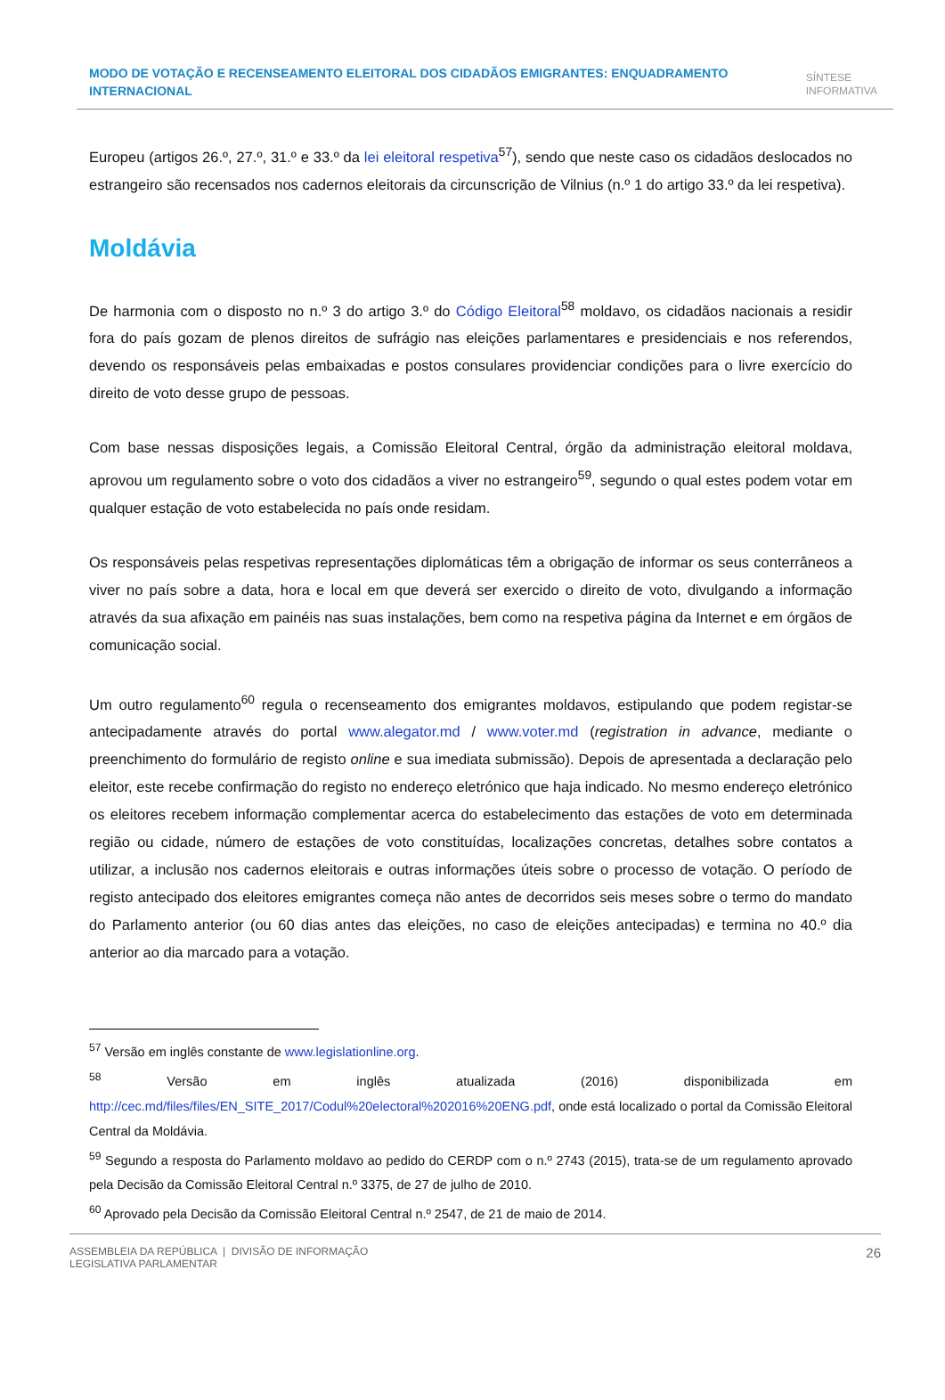MODO DE VOTAÇÃO E RECENSEAMENTO ELEITORAL DOS CIDADÃOS EMIGRANTES: ENQUADRAMENTO INTERNACIONAL
SÍNTESE
INFORMATIVA
Europeu (artigos 26.º, 27.º, 31.º e 33.º da lei eleitoral respetiva<sup>57</sup>), sendo que neste caso os cidadãos deslocados no estrangeiro são recensados nos cadernos eleitorais da circunscrição de Vilnius (n.º 1 do artigo 33.º da lei respetiva).
Moldávia
De harmonia com o disposto no n.º 3 do artigo 3.º do Código Eleitoral<sup>58</sup> moldavo, os cidadãos nacionais a residir fora do país gozam de plenos direitos de sufrágio nas eleições parlamentares e presidenciais e nos referendos, devendo os responsáveis pelas embaixadas e postos consulares providenciar condições para o livre exercício do direito de voto desse grupo de pessoas.
Com base nessas disposições legais, a Comissão Eleitoral Central, órgão da administração eleitoral moldava, aprovou um regulamento sobre o voto dos cidadãos a viver no estrangeiro<sup>59</sup>, segundo o qual estes podem votar em qualquer estação de voto estabelecida no país onde residam.
Os responsáveis pelas respetivas representações diplomáticas têm a obrigação de informar os seus conterrâneos a viver no país sobre a data, hora e local em que deverá ser exercido o direito de voto, divulgando a informação através da sua afixação em painéis nas suas instalações, bem como na respetiva página da Internet e em órgãos de comunicação social.
Um outro regulamento<sup>60</sup> regula o recenseamento dos emigrantes moldavos, estipulando que podem registar-se antecipadamente através do portal www.alegator.md / www.voter.md (registration in advance, mediante o preenchimento do formulário de registo online e sua imediata submissão). Depois de apresentada a declaração pelo eleitor, este recebe confirmação do registo no endereço eletrónico que haja indicado. No mesmo endereço eletrónico os eleitores recebem informação complementar acerca do estabelecimento das estações de voto em determinada região ou cidade, número de estações de voto constituídas, localizações concretas, detalhes sobre contatos a utilizar, a inclusão nos cadernos eleitorais e outras informações úteis sobre o processo de votação. O período de registo antecipado dos eleitores emigrantes começa não antes de decorridos seis meses sobre o termo do mandato do Parlamento anterior (ou 60 dias antes das eleições, no caso de eleições antecipadas) e termina no 40.º dia anterior ao dia marcado para a votação.
<sup>57</sup> Versão em inglês constante de www.legislationline.org.
<sup>58</sup> Versão em inglês atualizada (2016) disponibilizada em http://cec.md/files/files/EN_SITE_2017/Codul%20electoral%202016%20ENG.pdf, onde está localizado o portal da Comissão Eleitoral Central da Moldávia.
<sup>59</sup> Segundo a resposta do Parlamento moldavo ao pedido do CERDP com o n.º 2743 (2015), trata-se de um regulamento aprovado pela Decisão da Comissão Eleitoral Central n.º 3375, de 27 de julho de 2010.
<sup>60</sup> Aprovado pela Decisão da Comissão Eleitoral Central n.º 2547, de 21 de maio de 2014.
ASSEMBLEIA DA REPÚBLICA | DIVISÃO DE INFORMAÇÃO
LEGISLATIVA PARLAMENTAR
26